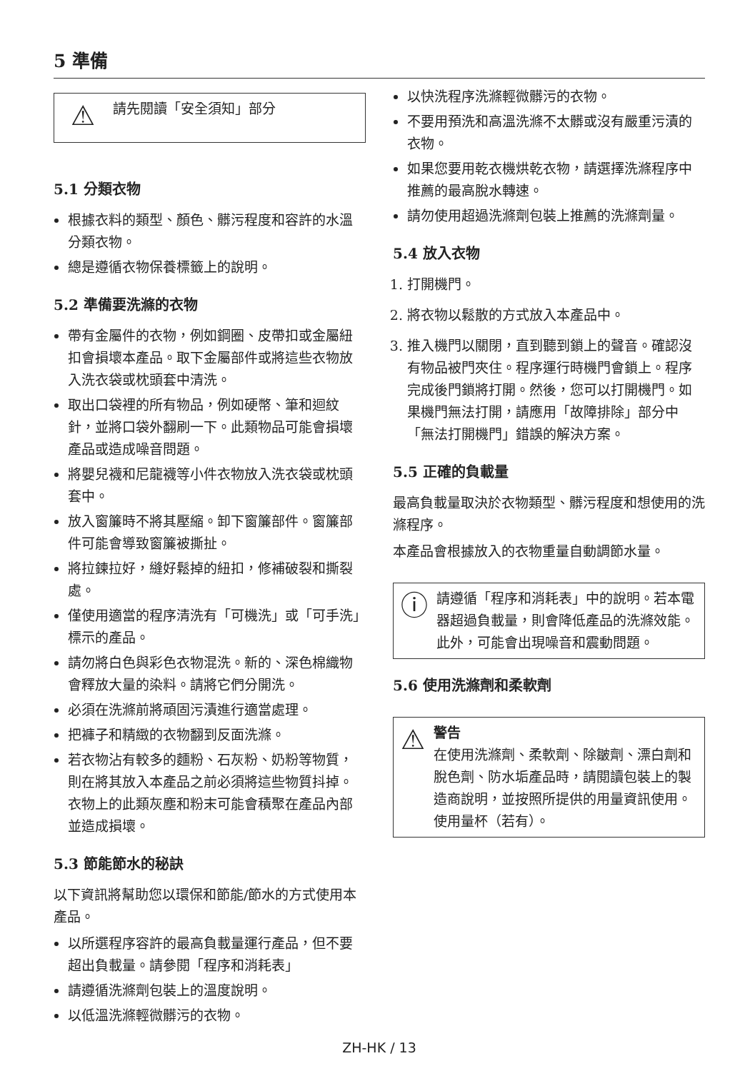5 準備
⚠
請先閱讀「安全須知」部分
5.1 分類衣物
根據衣料的類型、顏色、髒污程度和容許的水溫分類衣物。
總是遵循衣物保養標籤上的說明。
5.2 準備要洗滌的衣物
帶有金屬件的衣物，例如鋼圈、皮帶扣或金屬紐扣會損壞本產品。取下金屬部件或將這些衣物放入洗衣袋或枕頭套中清洗。
取出口袋裡的所有物品，例如硬幣、筆和迴紋針，並將口袋外翻刷一下。此類物品可能會損壞產品或造成噪音問題。
將嬰兒襪和尼龍襪等小件衣物放入洗衣袋或枕頭套中。
放入窗簾時不將其壓縮。卸下窗簾部件。窗簾部件可能會導致窗簾被撕扯。
將拉鍊拉好，縫好鬆掉的紐扣，修補破裂和撕裂處。
僅使用適當的程序清洗有「可機洗」或「可手洗」標示的產品。
請勿將白色與彩色衣物混洗。新的、深色棉織物會釋放大量的染料。請將它們分開洗。
必須在洗滌前將頑固污漬進行適當處理。
把褲子和精緻的衣物翻到反面洗滌。
若衣物沾有較多的麵粉、石灰粉、奶粉等物質，則在將其放入本產品之前必須將這些物質抖掉。衣物上的此類灰塵和粉末可能會積聚在產品內部並造成損壞。
5.3 節能節水的秘訣
以下資訊將幫助您以環保和節能/節水的方式使用本產品。
以所選程序容許的最高負載量運行產品，但不要超出負載量。請參閱「程序和消耗表」
請遵循洗滌劑包裝上的溫度說明。
以低溫洗滌輕微髒污的衣物。
以快洗程序洗滌輕微髒污的衣物。
不要用預洗和高溫洗滌不太髒或沒有嚴重污漬的衣物。
如果您要用乾衣機烘乾衣物，請選擇洗滌程序中推薦的最高脫水轉速。
請勿使用超過洗滌劑包裝上推薦的洗滌劑量。
5.4 放入衣物
1. 打開機門。
2. 將衣物以鬆散的方式放入本產品中。
3. 推入機門以關閉，直到聽到鎖上的聲音。確認沒有物品被門夾住。程序運行時機門會鎖上。程序完成後門鎖將打開。然後，您可以打開機門。如果機門無法打開，請應用「故障排除」部分中「無法打開機門」錯誤的解決方案。
5.5 正確的負載量
最高負載量取決於衣物類型、髒污程度和想使用的洗滌程序。
本產品會根據放入的衣物重量自動調節水量。
ⓘ
請遵循「程序和消耗表」中的說明。若本電器超過負載量，則會降低產品的洗滌效能。此外，可能會出現噪音和震動問題。
5.6 使用洗滌劑和柔軟劑
⚠
警告
在使用洗滌劑、柔軟劑、除皺劑、漂白劑和脫色劑、防水垢產品時，請閱讀包裝上的製造商說明，並按照所提供的用量資訊使用。使用量杯（若有）。
ZH-HK / 13